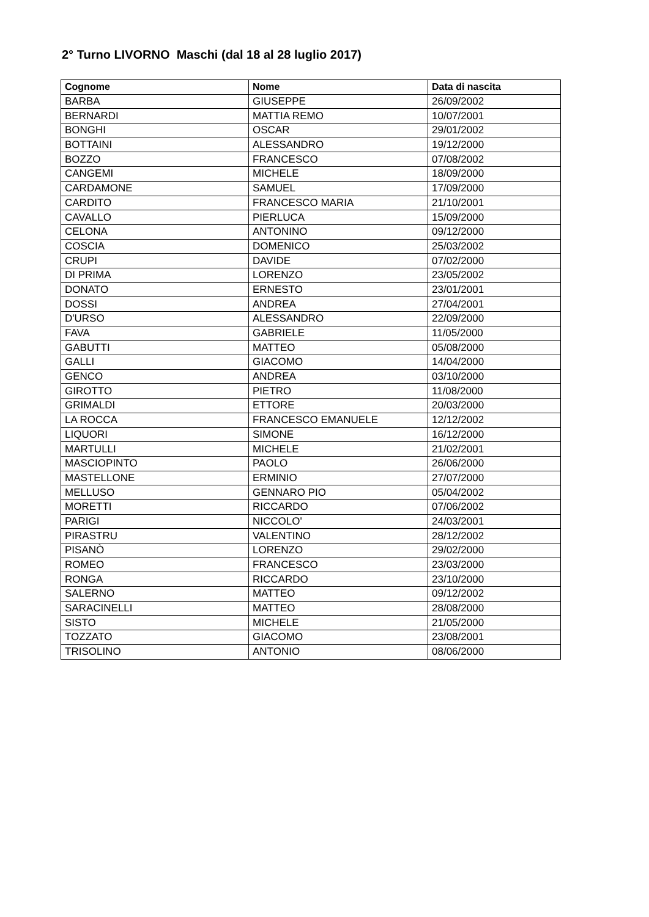2° Turno LIVORNO Maschi (dal 18 al 28 luglio 2017)
| Cognome | Nome | Data di nascita |
| --- | --- | --- |
| BARBA | GIUSEPPE | 26/09/2002 |
| BERNARDI | MATTIA REMO | 10/07/2001 |
| BONGHI | OSCAR | 29/01/2002 |
| BOTTAINI | ALESSANDRO | 19/12/2000 |
| BOZZO | FRANCESCO | 07/08/2002 |
| CANGEMI | MICHELE | 18/09/2000 |
| CARDAMONE | SAMUEL | 17/09/2000 |
| CARDITO | FRANCESCO MARIA | 21/10/2001 |
| CAVALLO | PIERLUCA | 15/09/2000 |
| CELONA | ANTONINO | 09/12/2000 |
| COSCIA | DOMENICO | 25/03/2002 |
| CRUPI | DAVIDE | 07/02/2000 |
| DI PRIMA | LORENZO | 23/05/2002 |
| DONATO | ERNESTO | 23/01/2001 |
| DOSSI | ANDREA | 27/04/2001 |
| D'URSO | ALESSANDRO | 22/09/2000 |
| FAVA | GABRIELE | 11/05/2000 |
| GABUTTI | MATTEO | 05/08/2000 |
| GALLI | GIACOMO | 14/04/2000 |
| GENCO | ANDREA | 03/10/2000 |
| GIROTTO | PIETRO | 11/08/2000 |
| GRIMALDI | ETTORE | 20/03/2000 |
| LA ROCCA | FRANCESCO EMANUELE | 12/12/2002 |
| LIQUORI | SIMONE | 16/12/2000 |
| MARTULLI | MICHELE | 21/02/2001 |
| MASCIOPINTO | PAOLO | 26/06/2000 |
| MASTELLONE | ERMINIO | 27/07/2000 |
| MELLUSO | GENNARO PIO | 05/04/2002 |
| MORETTI | RICCARDO | 07/06/2002 |
| PARIGI | NICCOLO' | 24/03/2001 |
| PIRASTRU | VALENTINO | 28/12/2002 |
| PISANÒ | LORENZO | 29/02/2000 |
| ROMEO | FRANCESCO | 23/03/2000 |
| RONGA | RICCARDO | 23/10/2000 |
| SALERNO | MATTEO | 09/12/2002 |
| SARACINELLI | MATTEO | 28/08/2000 |
| SISTO | MICHELE | 21/05/2000 |
| TOZZATO | GIACOMO | 23/08/2001 |
| TRISOLINO | ANTONIO | 08/06/2000 |